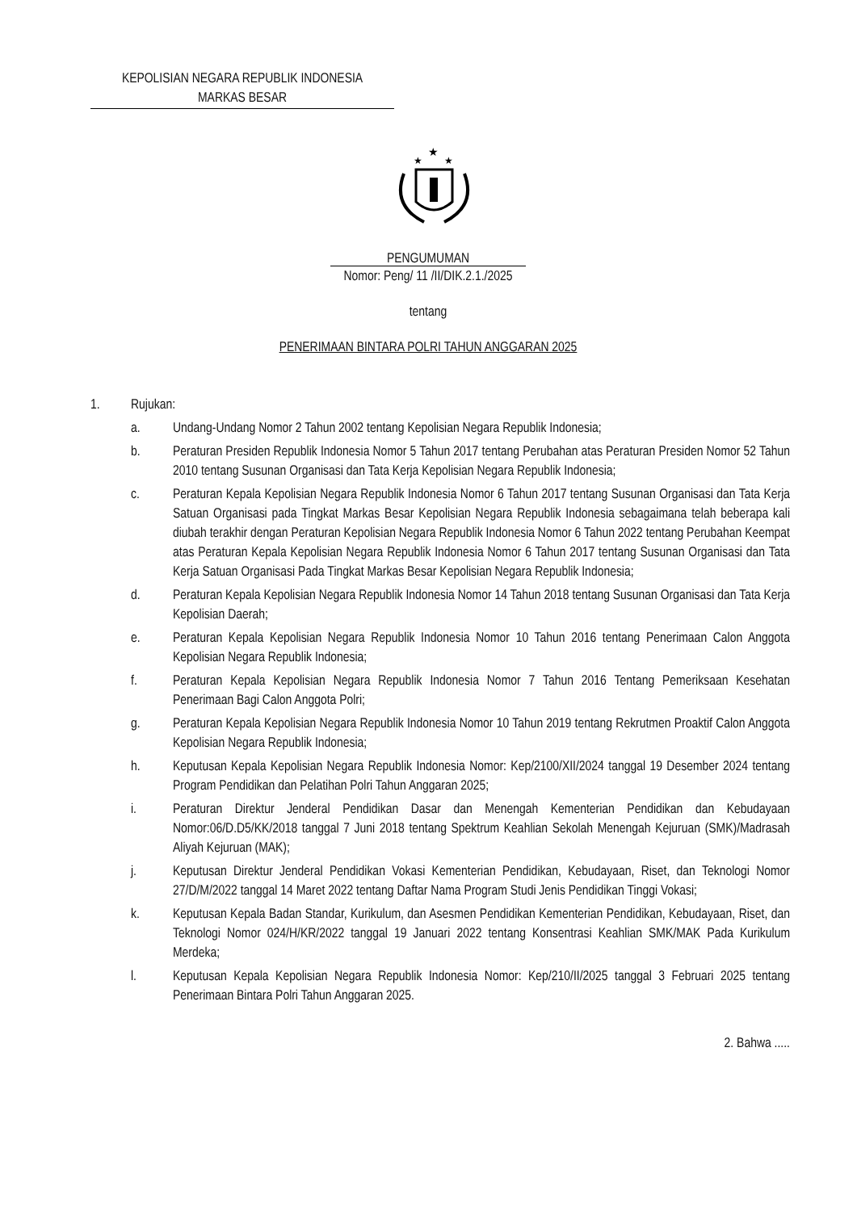KEPOLISIAN NEGARA REPUBLIK INDONESIA
MARKAS BESAR
★
★
★
PENGUMUMAN
Nomor: Peng/ 11 /II/DIK.2.1./2025
tentang
PENERIMAAN BINTARA POLRI TAHUN ANGGARAN 2025
1. Rujukan:
a. Undang-Undang Nomor 2 Tahun 2002 tentang Kepolisian Negara Republik Indonesia;
b. Peraturan Presiden Republik Indonesia Nomor 5 Tahun 2017 tentang Perubahan atas Peraturan Presiden Nomor 52 Tahun 2010 tentang Susunan Organisasi dan Tata Kerja Kepolisian Negara Republik Indonesia;
c. Peraturan Kepala Kepolisian Negara Republik Indonesia Nomor 6 Tahun 2017 tentang Susunan Organisasi dan Tata Kerja Satuan Organisasi pada Tingkat Markas Besar Kepolisian Negara Republik Indonesia sebagaimana telah beberapa kali diubah terakhir dengan Peraturan Kepolisian Negara Republik Indonesia Nomor 6 Tahun 2022 tentang Perubahan Keempat atas Peraturan Kepala Kepolisian Negara Republik Indonesia Nomor 6 Tahun 2017 tentang Susunan Organisasi dan Tata Kerja Satuan Organisasi Pada Tingkat Markas Besar Kepolisian Negara Republik Indonesia;
d. Peraturan Kepala Kepolisian Negara Republik Indonesia Nomor 14 Tahun 2018 tentang Susunan Organisasi dan Tata Kerja Kepolisian Daerah;
e. Peraturan Kepala Kepolisian Negara Republik Indonesia Nomor 10 Tahun 2016 tentang Penerimaan Calon Anggota Kepolisian Negara Republik Indonesia;
f. Peraturan Kepala Kepolisian Negara Republik Indonesia Nomor 7 Tahun 2016 Tentang Pemeriksaan Kesehatan Penerimaan Bagi Calon Anggota Polri;
g. Peraturan Kepala Kepolisian Negara Republik Indonesia Nomor 10 Tahun 2019 tentang Rekrutmen Proaktif Calon Anggota Kepolisian Negara Republik Indonesia;
h. Keputusan Kepala Kepolisian Negara Republik Indonesia Nomor: Kep/2100/XII/2024 tanggal 19 Desember 2024 tentang Program Pendidikan dan Pelatihan Polri Tahun Anggaran 2025;
i. Peraturan Direktur Jenderal Pendidikan Dasar dan Menengah Kementerian Pendidikan dan Kebudayaan Nomor:06/D.D5/KK/2018 tanggal 7 Juni 2018 tentang Spektrum Keahlian Sekolah Menengah Kejuruan (SMK)/Madrasah Aliyah Kejuruan (MAK);
j. Keputusan Direktur Jenderal Pendidikan Vokasi Kementerian Pendidikan, Kebudayaan, Riset, dan Teknologi Nomor 27/D/M/2022 tanggal 14 Maret 2022 tentang Daftar Nama Program Studi Jenis Pendidikan Tinggi Vokasi;
k. Keputusan Kepala Badan Standar, Kurikulum, dan Asesmen Pendidikan Kementerian Pendidikan, Kebudayaan, Riset, dan Teknologi Nomor 024/H/KR/2022 tanggal 19 Januari 2022 tentang Konsentrasi Keahlian SMK/MAK Pada Kurikulum Merdeka;
l. Keputusan Kepala Kepolisian Negara Republik Indonesia Nomor: Kep/210/II/2025 tanggal 3 Februari 2025 tentang Penerimaan Bintara Polri Tahun Anggaran 2025.
2. Bahwa .....